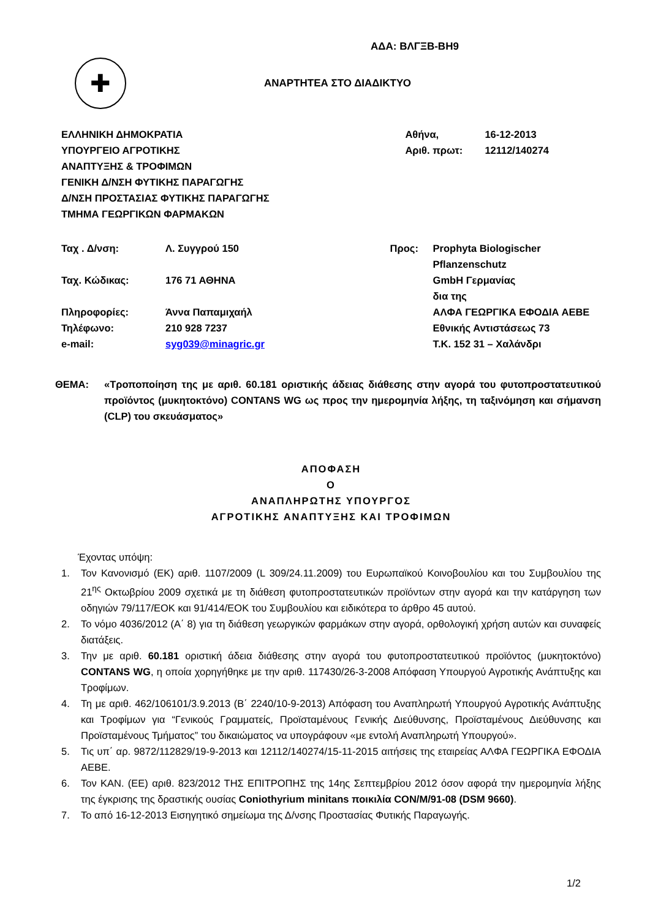ΑΔΑ: ΒΛΓΞΒ-ΒΗ9
✚
ΑΝΑΡΤΗΤΕΑ ΣΤΟ ΔΙΑΔΙΚΤΥΟ
ΕΛΛΗΝΙΚΗ ΔΗΜΟΚΡΑΤΙΑ
ΥΠΟΥΡΓΕΙΟ ΑΓΡΟΤΙΚΗΣ
ΑΝΑΠΤΥΞΗΣ & ΤΡΟΦΙΜΩΝ
ΓΕΝΙΚΗ Δ/ΝΣΗ ΦΥΤΙΚΗΣ ΠΑΡΑΓΩΓΗΣ
Δ/ΝΣΗ ΠΡΟΣΤΑΣΙΑΣ ΦΥΤΙΚΗΣ ΠΑΡΑΓΩΓΗΣ
ΤΜΗΜΑ ΓΕΩΡΓΙΚΩΝ ΦΑΡΜΑΚΩΝ
| Αθήνα, | 16-12-2013 |
| Αριθ. πρωτ: | 12112/140274 |
| Ταχ . Δ/νση: | Λ. Συγγρού 150 |
| Ταχ. Κώδικας: | 176 71 ΑΘΗΝΑ |
| Πληροφορίες: | Άννα Παπαμιχαήλ |
| Τηλέφωνο: | 210 928 7237 |
| e-mail: | syg039@minagric.gr |
| Προς: | Prophyta Biologischer Pflanzenschutz GmbH Γερμανίας δια της ΑΛΦΑ ΓΕΩΡΓΙΚΑ ΕΦΟΔΙΑ ΑΕΒΕ Εθνικής Αντιστάσεως 73 Τ.Κ. 152 31 – Χαλάνδρι |
ΘΕΜΑ: «Τροποποίηση της με αριθ. 60.181 οριστικής άδειας διάθεσης στην αγορά του φυτοπροστατευτικού προϊόντος (μυκητοκτόνο) CONTANS WG ως προς την ημερομηνία λήξης, τη ταξινόμηση και σήμανση (CLP) του σκευάσματος»
ΑΠΟΦΑΣΗ
Ο
ΑΝΑΠΛΗΡΩΤΗΣ ΥΠΟΥΡΓΟΣ
ΑΓΡΟΤΙΚΗΣ ΑΝΑΠΤΥΞΗΣ ΚΑΙ ΤΡΟΦΙΜΩΝ
Έχοντας υπόψη:
1. Τον Κανονισμό (ΕΚ) αριθ. 1107/2009 (L 309/24.11.2009) του Ευρωπαϊκού Κοινοβουλίου και του Συμβουλίου της 21<sup>ης</sup> Οκτωβρίου 2009 σχετικά με τη διάθεση φυτοπροστατευτικών προϊόντων στην αγορά και την κατάργηση των οδηγιών 79/117/ΕΟΚ και 91/414/ΕΟΚ του Συμβουλίου και ειδικότερα το άρθρο 45 αυτού.
2. Το νόμο 4036/2012 (Α΄ 8) για τη διάθεση γεωργικών φαρμάκων στην αγορά, ορθολογική χρήση αυτών και συναφείς διατάξεις.
3. Την με αριθ. 60.181 οριστική άδεια διάθεσης στην αγορά του φυτοπροστατευτικού προϊόντος (μυκητοκτόνο) CONTANS WG, η οποία χορηγήθηκε με την αριθ. 117430/26-3-2008 Απόφαση Υπουργού Αγροτικής Ανάπτυξης και Τροφίμων.
4. Τη με αριθ. 462/106101/3.9.2013 (Β΄ 2240/10-9-2013) Απόφαση του Αναπληρωτή Υπουργού Αγροτικής Ανάπτυξης και Τροφίμων για “Γενικούς Γραμματείς, Προϊσταμένους Γενικής Διεύθυνσης, Προϊσταμένους Διεύθυνσης και Προϊσταμένους Τμήματος” του δικαιώματος να υπογράφουν «με εντολή Αναπληρωτή Υπουργού».
5. Τις υπ΄ αρ. 9872/112829/19-9-2013 και 12112/140274/15-11-2015 αιτήσεις της εταιρείας ΑΛΦΑ ΓΕΩΡΓΙΚΑ ΕΦΟΔΙΑ ΑΕΒΕ.
6. Τον ΚΑΝ. (ΕΕ) αριθ. 823/2012 ΤΗΣ ΕΠΙΤΡΟΠΗΣ της 14ης Σεπτεμβρίου 2012 όσον αφορά την ημερομηνία λήξης της έγκρισης της δραστικής ουσίας Coniothyrium minitans ποικιλία CON/M/91-08 (DSM 9660).
7. Το από 16-12-2013 Εισηγητικό σημείωμα της Δ/νσης Προστασίας Φυτικής Παραγωγής.
1/2